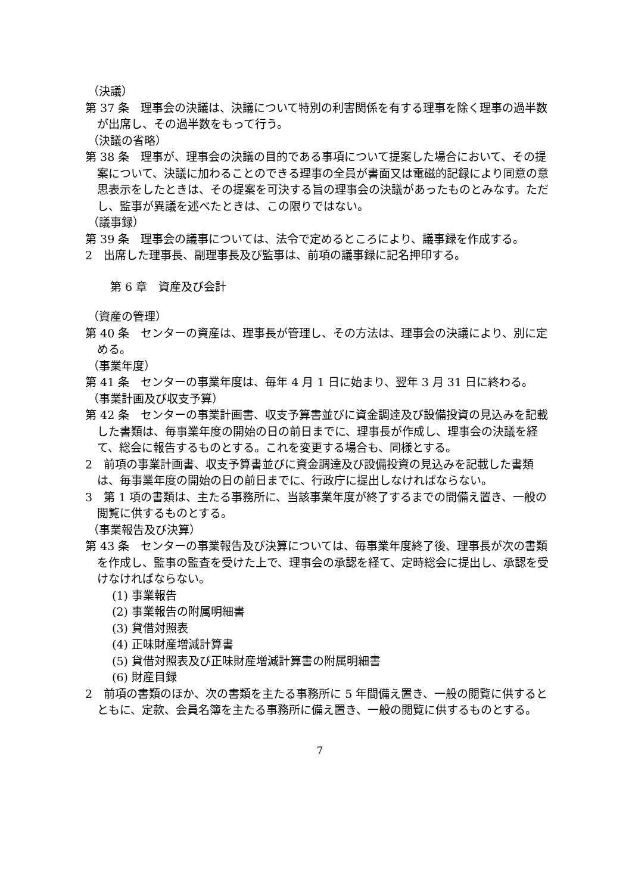（決議）
第 37 条　理事会の決議は、決議について特別の利害関係を有する理事を除く理事の過半数が出席し、その過半数をもって行う。
（決議の省略）
第 38 条　理事が、理事会の決議の目的である事項について提案した場合において、その提案について、決議に加わることのできる理事の全員が書面又は電磁的記録により同意の意思表示をしたときは、その提案を可決する旨の理事会の決議があったものとみなす。ただし、監事が異議を述べたときは、この限りではない。
（議事録）
第 39 条　理事会の議事については、法令で定めるところにより、議事録を作成する。
2　出席した理事長、副理事長及び監事は、前項の議事録に記名押印する。
第 6 章　資産及び会計
（資産の管理）
第 40 条　センターの資産は、理事長が管理し、その方法は、理事会の決議により、別に定める。
（事業年度）
第 41 条　センターの事業年度は、毎年 4 月 1 日に始まり、翌年 3 月 31 日に終わる。
（事業計画及び収支予算）
第 42 条　センターの事業計画書、収支予算書並びに資金調達及び設備投資の見込みを記載した書類は、毎事業年度の開始の日の前日までに、理事長が作成し、理事会の決議を経て、総会に報告するものとする。これを変更する場合も、同様とする。
2　前項の事業計画書、収支予算書並びに資金調達及び設備投資の見込みを記載した書類は、毎事業年度の開始の日の前日までに、行政庁に提出しなければならない。
3　第 1 項の書類は、主たる事務所に、当該事業年度が終了するまでの間備え置き、一般の閲覧に供するものとする。
（事業報告及び決算）
第 43 条　センターの事業報告及び決算については、毎事業年度終了後、理事長が次の書類を作成し、監事の監査を受けた上で、理事会の承認を経て、定時総会に提出し、承認を受けなければならない。
(1) 事業報告
(2) 事業報告の附属明細書
(3) 貸借対照表
(4) 正味財産増減計算書
(5) 貸借対照表及び正味財産増減計算書の附属明細書
(6) 財産目録
2　前項の書類のほか、次の書類を主たる事務所に 5 年間備え置き、一般の閲覧に供するとともに、定款、会員名簿を主たる事務所に備え置き、一般の閲覧に供するものとする。
7